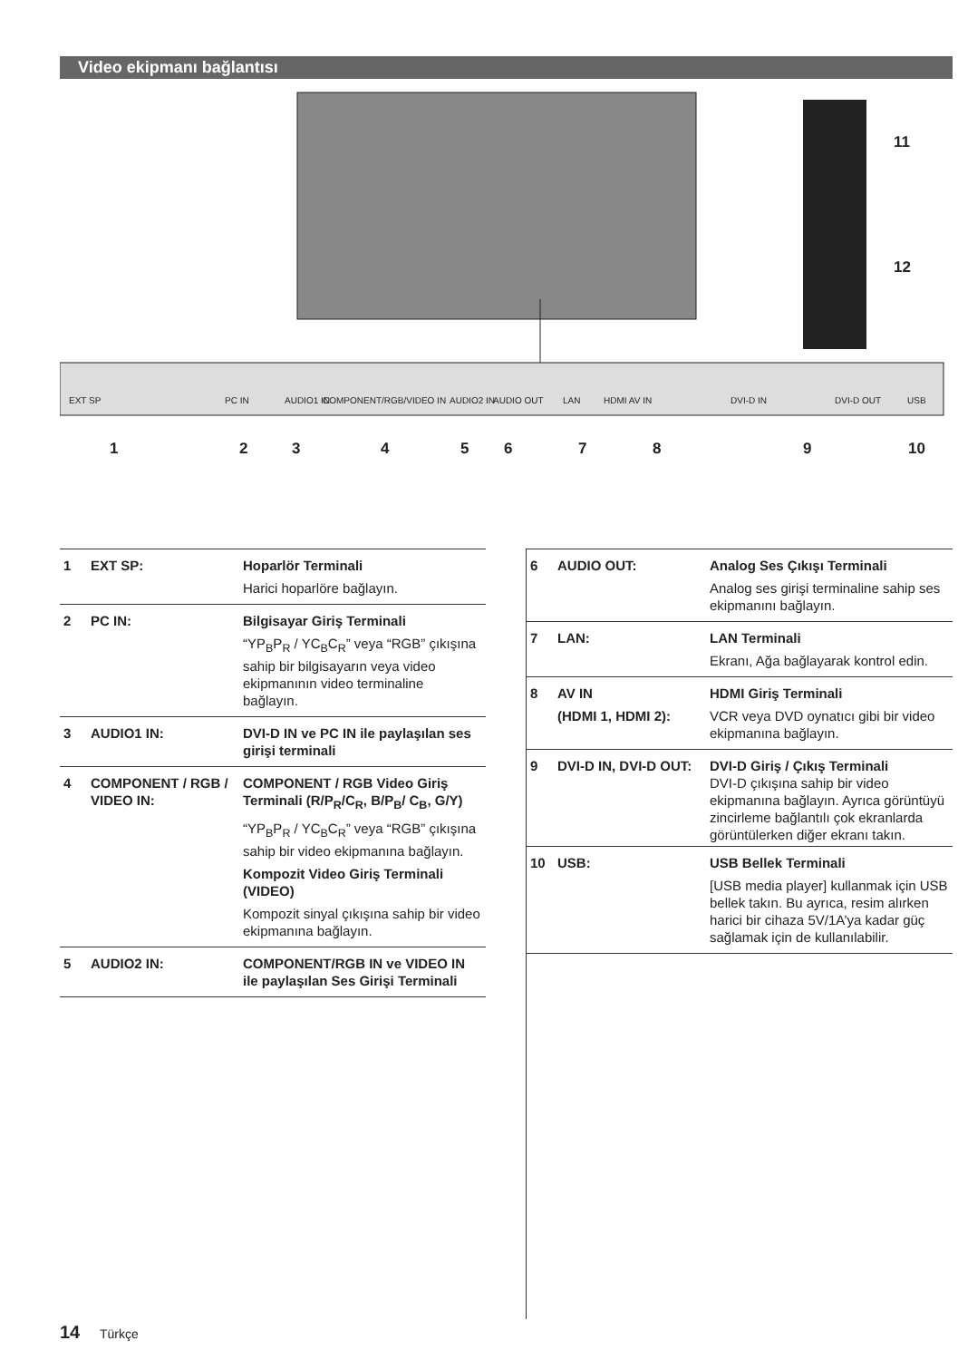Video ekipmanı bağlantısı
EXT SP
PC IN
AUDIO1 IN
COMPONENT/RGB/VIDEO IN
AUDIO2 IN
AUDIO OUT
LAN
HDMI AV IN
DVI-D IN
DVI-D OUT
USB
1
2
3
4
5
6
7
8
9
10
11
12
| 1 | EXT SP: | Hoparlör Terminali |
| | | Harici hoparlöre bağlayın. |
| 2 | PC IN: | Bilgisayar Giriş Terminali |
| | | “YP<sub>B</sub>P<sub>R</sub> / YC<sub>B</sub>C<sub>R</sub>” veya “RGB” çıkışına sahip bir bilgisayarın veya video ekipmanının video terminaline bağlayın. |
| 3 | AUDIO1 IN: | DVI-D IN ve PC IN ile paylaşılan ses girişi terminali |
| 4 | COMPONENT / RGB / VIDEO IN: | COMPONENT / RGB Video Giriş Terminali (R/P<sub>R</sub>/C<sub>R</sub>, B/P<sub>B</sub>/ C<sub>B</sub>, G/Y) |
| | | “YP<sub>B</sub>P<sub>R</sub> / YC<sub>B</sub>C<sub>R</sub>” veya “RGB” çıkışına sahip bir video ekipmanına bağlayın. |
| | | Kompozit Video Giriş Terminali (VIDEO) |
| | | Kompozit sinyal çıkışına sahip bir video ekipmanına bağlayın. |
| 5 | AUDIO2 IN: | COMPONENT/RGB IN ve VIDEO IN ile paylaşılan Ses Girişi Terminali |
| 6 | AUDIO OUT: | Analog Ses Çıkışı Terminali |
| | | Analog ses girişi terminaline sahip ses ekipmanını bağlayın. |
| 7 | LAN: | LAN Terminali |
| | | Ekranı, Ağa bağlayarak kontrol edin. |
| 8 | AV IN | HDMI Giriş Terminali |
| | (HDMI 1, HDMI 2): | VCR veya DVD oynatıcı gibi bir video ekipmanına bağlayın. |
| 9 | DVI-D IN, DVI-D OUT: | DVI-D Giriş / Çıkış Terminali DVI-D çıkışına sahip bir video ekipmanına bağlayın. Ayrıca görüntüyü zincirleme bağlantılı çok ekranlarda görüntülerken diğer ekranı takın. |
| 10 | USB: | USB Bellek Terminali |
| | | [USB media player] kullanmak için USB bellek takın. Bu ayrıca, resim alırken harici bir cihaza 5V/1A’ya kadar güç sağlamak için de kullanılabilir. |
14 Türkçe